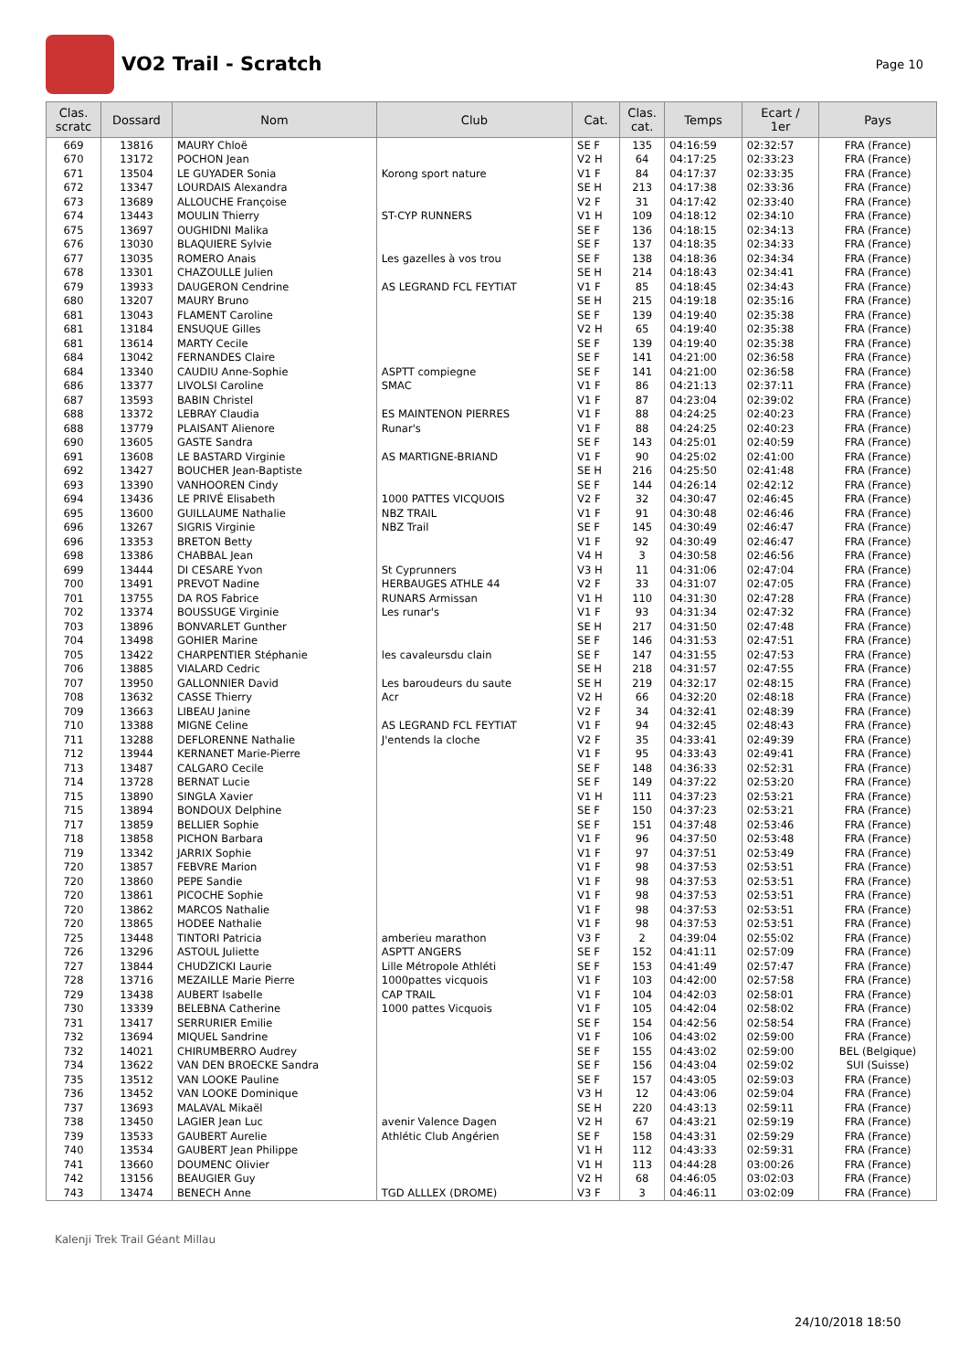VO2 Trail - Scratch
Page 10
| Clas. scratc | Dossard | Nom | Club | Cat. | Clas. cat. | Temps | Ecart / 1er | Pays |
| --- | --- | --- | --- | --- | --- | --- | --- | --- |
| 669 | 13816 | MAURY Chloë | | SE F | 135 | 04:16:59 | 02:32:57 | FRA (France) |
| 670 | 13172 | POCHON Jean | | V2 H | 64 | 04:17:25 | 02:33:23 | FRA (France) |
| 671 | 13504 | LE GUYADER Sonia | Korong sport nature | V1 F | 84 | 04:17:37 | 02:33:35 | FRA (France) |
| 672 | 13347 | LOURDAIS Alexandra | | SE H | 213 | 04:17:38 | 02:33:36 | FRA (France) |
| 673 | 13689 | ALLOUCHE Françoise | | V2 F | 31 | 04:17:42 | 02:33:40 | FRA (France) |
| 674 | 13443 | MOULIN Thierry | ST-CYP RUNNERS | V1 H | 109 | 04:18:12 | 02:34:10 | FRA (France) |
| 675 | 13697 | OUGHIDNI Malika | | SE F | 136 | 04:18:15 | 02:34:13 | FRA (France) |
| 676 | 13030 | BLAQUIERE Sylvie | | SE F | 137 | 04:18:35 | 02:34:33 | FRA (France) |
| 677 | 13035 | ROMERO Anais | Les gazelles à vos trou | SE F | 138 | 04:18:36 | 02:34:34 | FRA (France) |
| 678 | 13301 | CHAZOULLE Julien | | SE H | 214 | 04:18:43 | 02:34:41 | FRA (France) |
| 679 | 13933 | DAUGERON Cendrine | AS LEGRAND FCL FEYTIAT | V1 F | 85 | 04:18:45 | 02:34:43 | FRA (France) |
| 680 | 13207 | MAURY Bruno | | SE H | 215 | 04:19:18 | 02:35:16 | FRA (France) |
| 681 | 13043 | FLAMENT Caroline | | SE F | 139 | 04:19:40 | 02:35:38 | FRA (France) |
| 681 | 13184 | ENSUQUE Gilles | | V2 H | 65 | 04:19:40 | 02:35:38 | FRA (France) |
| 681 | 13614 | MARTY Cecile | | SE F | 139 | 04:19:40 | 02:35:38 | FRA (France) |
| 684 | 13042 | FERNANDES Claire | | SE F | 141 | 04:21:00 | 02:36:58 | FRA (France) |
| 684 | 13340 | CAUDIU Anne-Sophie | ASPTT compiegne | SE F | 141 | 04:21:00 | 02:36:58 | FRA (France) |
| 686 | 13377 | LIVOLSI Caroline | SMAC | V1 F | 86 | 04:21:13 | 02:37:11 | FRA (France) |
| 687 | 13593 | BABIN Christel | | V1 F | 87 | 04:23:04 | 02:39:02 | FRA (France) |
| 688 | 13372 | LEBRAY Claudia | ES MAINTENON PIERRES | V1 F | 88 | 04:24:25 | 02:40:23 | FRA (France) |
| 688 | 13779 | PLAISANT Alienore | Runar's | V1 F | 88 | 04:24:25 | 02:40:23 | FRA (France) |
| 690 | 13605 | GASTE Sandra | | SE F | 143 | 04:25:01 | 02:40:59 | FRA (France) |
| 691 | 13608 | LE BASTARD Virginie | AS MARTIGNE-BRIAND | V1 F | 90 | 04:25:02 | 02:41:00 | FRA (France) |
| 692 | 13427 | BOUCHER Jean-Baptiste | | SE H | 216 | 04:25:50 | 02:41:48 | FRA (France) |
| 693 | 13390 | VANHOOREN Cindy | | SE F | 144 | 04:26:14 | 02:42:12 | FRA (France) |
| 694 | 13436 | LE PRIVÉ Elisabeth | 1000 PATTES VICQUOIS | V2 F | 32 | 04:30:47 | 02:46:45 | FRA (France) |
| 695 | 13600 | GUILLAUME Nathalie | NBZ TRAIL | V1 F | 91 | 04:30:48 | 02:46:46 | FRA (France) |
| 696 | 13267 | SIGRIS Virginie | NBZ Trail | SE F | 145 | 04:30:49 | 02:46:47 | FRA (France) |
| 696 | 13353 | BRETON Betty | | V1 F | 92 | 04:30:49 | 02:46:47 | FRA (France) |
| 698 | 13386 | CHABBAL Jean | | V4 H | 3 | 04:30:58 | 02:46:56 | FRA (France) |
| 699 | 13444 | DI CESARE Yvon | St Cyprunners | V3 H | 11 | 04:31:06 | 02:47:04 | FRA (France) |
| 700 | 13491 | PREVOT Nadine | HERBAUGES ATHLE 44 | V2 F | 33 | 04:31:07 | 02:47:05 | FRA (France) |
| 701 | 13755 | DA ROS Fabrice | RUNARS Armissan | V1 H | 110 | 04:31:30 | 02:47:28 | FRA (France) |
| 702 | 13374 | BOUSSUGE Virginie | Les runar's | V1 F | 93 | 04:31:34 | 02:47:32 | FRA (France) |
| 703 | 13896 | BONVARLET Gunther | | SE H | 217 | 04:31:50 | 02:47:48 | FRA (France) |
| 704 | 13498 | GOHIER Marine | | SE F | 146 | 04:31:53 | 02:47:51 | FRA (France) |
| 705 | 13422 | CHARPENTIER Stéphanie | les cavaleursdu clain | SE F | 147 | 04:31:55 | 02:47:53 | FRA (France) |
| 706 | 13885 | VIALARD Cedric | | SE H | 218 | 04:31:57 | 02:47:55 | FRA (France) |
| 707 | 13950 | GALLONNIER David | Les baroudeurs du saute | SE H | 219 | 04:32:17 | 02:48:15 | FRA (France) |
| 708 | 13632 | CASSE Thierry | Acr | V2 H | 66 | 04:32:20 | 02:48:18 | FRA (France) |
| 709 | 13663 | LIBEAU Janine | | V2 F | 34 | 04:32:41 | 02:48:39 | FRA (France) |
| 710 | 13388 | MIGNE Celine | AS LEGRAND FCL FEYTIAT | V1 F | 94 | 04:32:45 | 02:48:43 | FRA (France) |
| 711 | 13288 | DEFLORENNE Nathalie | J'entends la cloche | V2 F | 35 | 04:33:41 | 02:49:39 | FRA (France) |
| 712 | 13944 | KERNANET Marie-Pierre | | V1 F | 95 | 04:33:43 | 02:49:41 | FRA (France) |
| 713 | 13487 | CALGARO Cecile | | SE F | 148 | 04:36:33 | 02:52:31 | FRA (France) |
| 714 | 13728 | BERNAT Lucie | | SE F | 149 | 04:37:22 | 02:53:20 | FRA (France) |
| 715 | 13890 | SINGLA Xavier | | V1 H | 111 | 04:37:23 | 02:53:21 | FRA (France) |
| 715 | 13894 | BONDOUX Delphine | | SE F | 150 | 04:37:23 | 02:53:21 | FRA (France) |
| 717 | 13859 | BELLIER Sophie | | SE F | 151 | 04:37:48 | 02:53:46 | FRA (France) |
| 718 | 13858 | PICHON Barbara | | V1 F | 96 | 04:37:50 | 02:53:48 | FRA (France) |
| 719 | 13342 | JARRIX Sophie | | V1 F | 97 | 04:37:51 | 02:53:49 | FRA (France) |
| 720 | 13857 | FEBVRE Marion | | V1 F | 98 | 04:37:53 | 02:53:51 | FRA (France) |
| 720 | 13860 | PEPE Sandie | | V1 F | 98 | 04:37:53 | 02:53:51 | FRA (France) |
| 720 | 13861 | PICOCHE Sophie | | V1 F | 98 | 04:37:53 | 02:53:51 | FRA (France) |
| 720 | 13862 | MARCOS Nathalie | | V1 F | 98 | 04:37:53 | 02:53:51 | FRA (France) |
| 720 | 13865 | HODEE Nathalie | | V1 F | 98 | 04:37:53 | 02:53:51 | FRA (France) |
| 725 | 13448 | TINTORI Patricia | amberieu marathon | V3 F | 2 | 04:39:04 | 02:55:02 | FRA (France) |
| 726 | 13296 | ASTOUL Juliette | ASPTT ANGERS | SE F | 152 | 04:41:11 | 02:57:09 | FRA (France) |
| 727 | 13844 | CHUDZICKI Laurie | Lille Métropole Athléti | SE F | 153 | 04:41:49 | 02:57:47 | FRA (France) |
| 728 | 13716 | MEZAILLE Marie Pierre | 1000pattes vicquois | V1 F | 103 | 04:42:00 | 02:57:58 | FRA (France) |
| 729 | 13438 | AUBERT Isabelle | CAP TRAIL | V1 F | 104 | 04:42:03 | 02:58:01 | FRA (France) |
| 730 | 13339 | BELEBNA Catherine | 1000 pattes Vicquois | V1 F | 105 | 04:42:04 | 02:58:02 | FRA (France) |
| 731 | 13417 | SERRURIER Emilie | | SE F | 154 | 04:42:56 | 02:58:54 | FRA (France) |
| 732 | 13694 | MIQUEL Sandrine | | V1 F | 106 | 04:43:02 | 02:59:00 | FRA (France) |
| 732 | 14021 | CHIRUMBERRO Audrey | | SE F | 155 | 04:43:02 | 02:59:00 | BEL (Belgique) |
| 734 | 13622 | VAN DEN BROECKE Sandra | | SE F | 156 | 04:43:04 | 02:59:02 | SUI (Suisse) |
| 735 | 13512 | VAN LOOKE Pauline | | SE F | 157 | 04:43:05 | 02:59:03 | FRA (France) |
| 736 | 13452 | VAN LOOKE Dominique | | V3 H | 12 | 04:43:06 | 02:59:04 | FRA (France) |
| 737 | 13693 | MALAVAL Mikaël | | SE H | 220 | 04:43:13 | 02:59:11 | FRA (France) |
| 738 | 13450 | LAGIER Jean Luc | avenir Valence Dagen | V2 H | 67 | 04:43:21 | 02:59:19 | FRA (France) |
| 739 | 13533 | GAUBERT Aurelie | Athlétic Club Angérien | SE F | 158 | 04:43:31 | 02:59:29 | FRA (France) |
| 740 | 13534 | GAUBERT Jean Philippe | | V1 H | 112 | 04:43:33 | 02:59:31 | FRA (France) |
| 741 | 13660 | DOUMENC Olivier | | V1 H | 113 | 04:44:28 | 03:00:26 | FRA (France) |
| 742 | 13156 | BEAUGIER Guy | | V2 H | 68 | 04:46:05 | 03:02:03 | FRA (France) |
| 743 | 13474 | BENECH Anne | TGD ALLLEX (DROME) | V3 F | 3 | 04:46:11 | 03:02:09 | FRA (France) |
Kalenji Trek Trail Géant Millau
24/10/2018 18:50